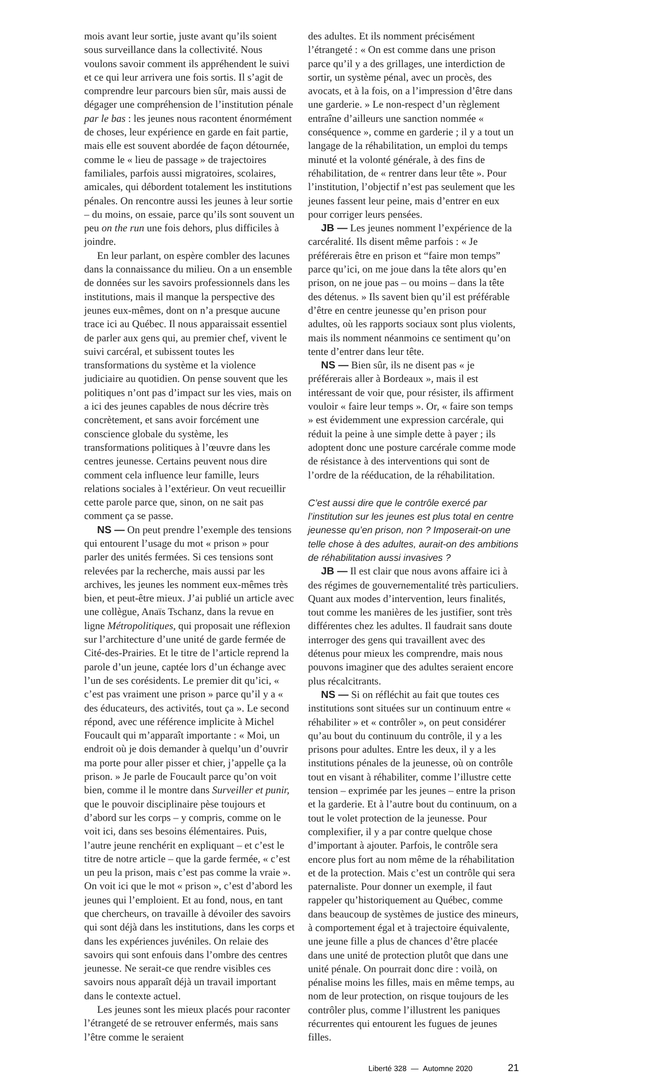mois avant leur sortie, juste avant qu’ils soient sous surveillance dans la collectivité. Nous voulons savoir comment ils appréhendent le suivi et ce qui leur arrivera une fois sortis. Il s’agit de comprendre leur parcours bien sûr, mais aussi de dégager une compréhension de l’institution pénale par le bas : les jeunes nous racontent énormément de choses, leur expérience en garde en fait partie, mais elle est souvent abordée de façon détournée, comme le « lieu de passage » de trajectoires familiales, parfois aussi migratoires, scolaires, amicales, qui débordent totalement les institutions pénales. On rencontre aussi les jeunes à leur sortie – du moins, on essaie, parce qu’ils sont souvent un peu on the run une fois dehors, plus difficiles à joindre.
En leur parlant, on espère combler des lacunes dans la connaissance du milieu. On a un ensemble de données sur les savoirs professionnels dans les institutions, mais il manque la perspective des jeunes eux-mêmes, dont on n’a presque aucune trace ici au Québec. Il nous apparaissait essentiel de parler aux gens qui, au premier chef, vivent le suivi carcéral, et subissent toutes les transformations du système et la violence judiciaire au quotidien. On pense souvent que les politiques n’ont pas d’impact sur les vies, mais on a ici des jeunes capables de nous décrire très concrètement, et sans avoir forcément une conscience globale du système, les transformations politiques à l’œuvre dans les centres jeunesse. Certains peuvent nous dire comment cela influence leur famille, leurs relations sociales à l’extérieur. On veut recueillir cette parole parce que, sinon, on ne sait pas comment ça se passe.
NS — On peut prendre l’exemple des tensions qui entourent l’usage du mot « prison » pour parler des unités fermées. Si ces tensions sont relevées par la recherche, mais aussi par les archives, les jeunes les nomment eux-mêmes très bien, et peut-être mieux. J’ai publié un article avec une collègue, Anaïs Tschanz, dans la revue en ligne Métropolitiques, qui proposait une réflexion sur l’architecture d’une unité de garde fermée de Cité-des-Prairies. Et le titre de l’article reprend la parole d’un jeune, captée lors d’un échange avec l’un de ses corésidents. Le premier dit qu’ici, « c’est pas vraiment une prison » parce qu’il y a « des éducateurs, des activités, tout ça ». Le second répond, avec une référence implicite à Michel Foucault qui m’apparaît importante : « Moi, un endroit où je dois demander à quelqu’un d’ouvrir ma porte pour aller pisser et chier, j’appelle ça la prison. » Je parle de Foucault parce qu’on voit bien, comme il le montre dans Surveiller et punir, que le pouvoir disciplinaire pèse toujours et d’abord sur les corps – y compris, comme on le voit ici, dans ses besoins élémentaires. Puis, l’autre jeune renchérit en expliquant – et c’est le titre de notre article – que la garde fermée, « c’est un peu la prison, mais c’est pas comme la vraie ». On voit ici que le mot « prison », c’est d’abord les jeunes qui l’emploient. Et au fond, nous, en tant que chercheurs, on travaille à dévoiler des savoirs qui sont déjà dans les institutions, dans les corps et dans les expériences juvéniles. On relaie des savoirs qui sont enfouis dans l’ombre des centres jeunesse. Ne serait-ce que rendre visibles ces savoirs nous apparaît déjà un travail important dans le contexte actuel.
Les jeunes sont les mieux placés pour raconter l’étrangeté de se retrouver enfermés, mais sans l’être comme le seraient
des adultes. Et ils nomment précisément l’étrangeté : « On est comme dans une prison parce qu’il y a des grillages, une interdiction de sortir, un système pénal, avec un procès, des avocats, et à la fois, on a l’impression d’être dans une garderie. » Le non-respect d’un règlement entraîne d’ailleurs une sanction nommée « conséquence », comme en garderie ; il y a tout un langage de la réhabilitation, un emploi du temps minuté et la volonté générale, à des fins de réhabilitation, de « rentrer dans leur tête ». Pour l’institution, l’objectif n’est pas seulement que les jeunes fassent leur peine, mais d’entrer en eux pour corriger leurs pensées.
JB — Les jeunes nomment l’expérience de la carcéralité. Ils disent même parfois : « Je préférerais être en prison et “faire mon temps” parce qu’ici, on me joue dans la tête alors qu’en prison, on ne joue pas – ou moins – dans la tête des détenus. » Ils savent bien qu’il est préférable d’être en centre jeunesse qu’en prison pour adultes, où les rapports sociaux sont plus violents, mais ils nomment néanmoins ce sentiment qu’on tente d’entrer dans leur tête.
NS — Bien sûr, ils ne disent pas « je préférerais aller à Bordeaux », mais il est intéressant de voir que, pour résister, ils affirment vouloir « faire leur temps ». Or, « faire son temps » est évidemment une expression carcérale, qui réduit la peine à une simple dette à payer ; ils adoptent donc une posture carcérale comme mode de résistance à des interventions qui sont de l’ordre de la rééducation, de la réhabilitation.
C’est aussi dire que le contrôle exercé par l’institution sur les jeunes est plus total en centre jeunesse qu’en prison, non ? Imposerait-on une telle chose à des adultes, aurait-on des ambitions de réhabilitation aussi invasives ?
JB — Il est clair que nous avons affaire ici à des régimes de gouvernementalité très particuliers. Quant aux modes d’intervention, leurs finalités, tout comme les manières de les justifier, sont très différentes chez les adultes. Il faudrait sans doute interroger des gens qui travaillent avec des détenus pour mieux les comprendre, mais nous pouvons imaginer que des adultes seraient encore plus récalcitrants.
NS — Si on réfléchit au fait que toutes ces institutions sont situées sur un continuum entre « réhabiliter » et « contrôler », on peut considérer qu’au bout du continuum du contrôle, il y a les prisons pour adultes. Entre les deux, il y a les institutions pénales de la jeunesse, où on contrôle tout en visant à réhabiliter, comme l’illustre cette tension – exprimée par les jeunes – entre la prison et la garderie. Et à l’autre bout du continuum, on a tout le volet protection de la jeunesse. Pour complexifier, il y a par contre quelque chose d’important à ajouter. Parfois, le contrôle sera encore plus fort au nom même de la réhabilitation et de la protection. Mais c’est un contrôle qui sera paternaliste. Pour donner un exemple, il faut rappeler qu’historiquement au Québec, comme dans beaucoup de systèmes de justice des mineurs, à comportement égal et à trajectoire équivalente, une jeune fille a plus de chances d’être placée dans une unité de protection plutôt que dans une unité pénale. On pourrait donc dire : voilà, on pénalise moins les filles, mais en même temps, au nom de leur protection, on risque toujours de les contrôler plus, comme l’illustrent les paniques récurrentes qui entourent les fugues de jeunes filles.
Liberté 328 — Automne 2020 21